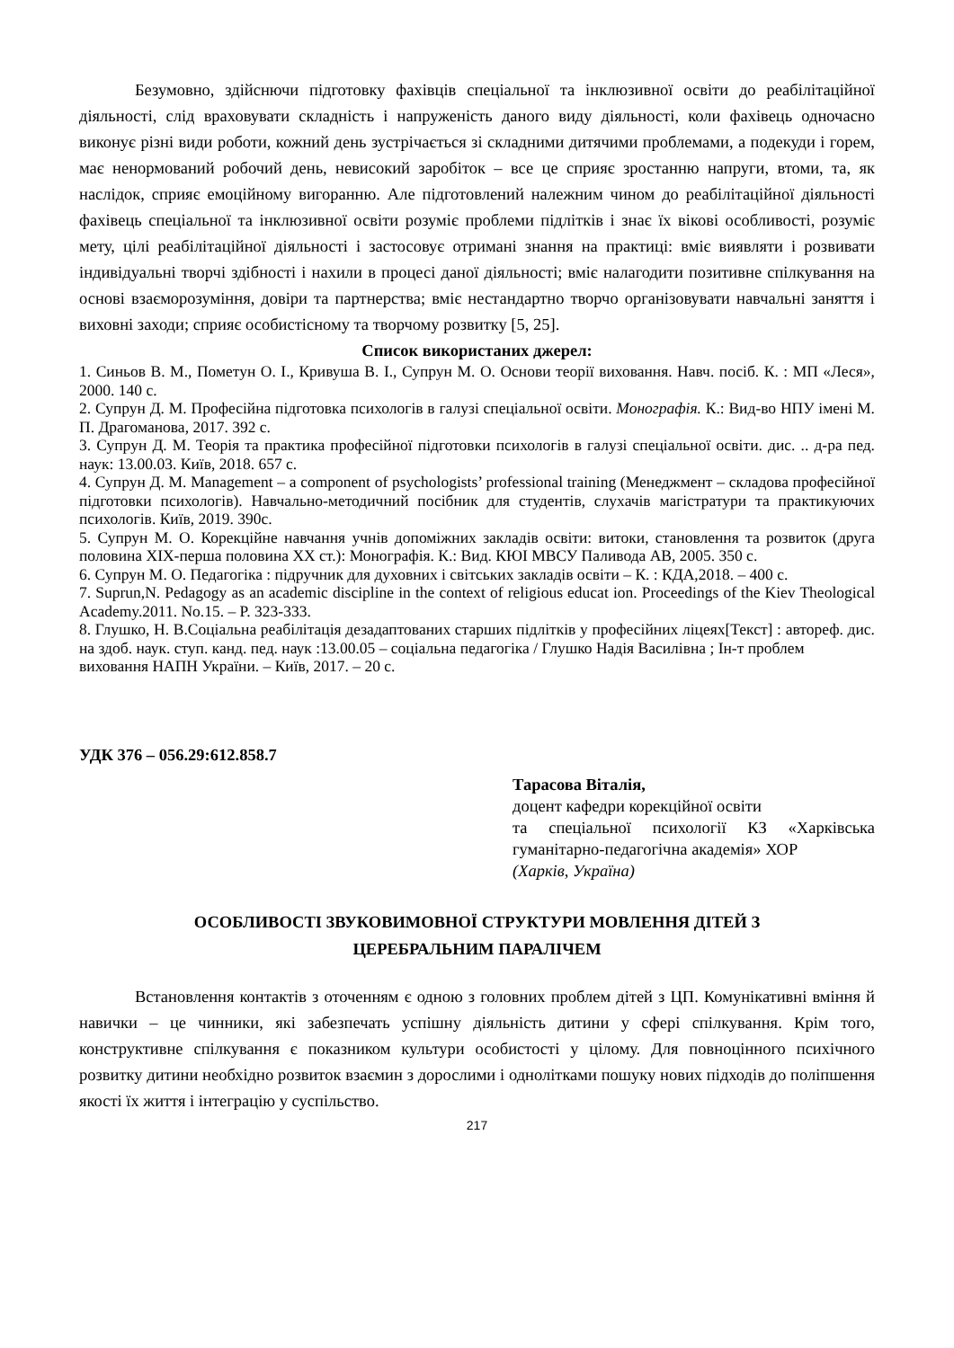Безумовно, здійснючи підготовку фахівців спеціальної та інклюзивної освіти до реабілітаційної діяльності, слід враховувати складність і напруженість даного виду діяльності, коли фахівець одночасно виконує різні види роботи, кожний день зустрічається зі складними дитячими проблемами, а подекуди і горем, має ненормований робочий день, невисокий заробіток – все це сприяє зростанню напруги, втоми, та, як наслідок, сприяє емоційному вигоранню. Але підготовлений належним чином до реабілітаційної діяльності фахівець спеціальної та інклюзивної освіти розуміє проблеми підлітків і знає їх вікові особливості, розуміє мету, цілі реабілітаційної діяльності і застосовує отримані знання на практиці: вміє виявляти і розвивати індивідуальні творчі здібності і нахили в процесі даної діяльності; вміє налагодити позитивне спілкування на основі взаєморозуміння, довіри та партнерства; вміє нестандартно творчо організовувати навчальні заняття і виховні заходи; сприяє особистісному та творчому розвитку [5, 25].
Список використаних джерел:
1. Синьов В. М., Пометун О. І., Кривуша В. І., Супрун М. О. Основи теорії виховання. Навч. посіб. К. : МП «Леся», 2000. 140 с.
2. Супрун Д. М. Професійна підготовка психологів в галузі спеціальної освіти. Монографія. К.: Вид-во НПУ імені М. П. Драгоманова, 2017. 392 с.
3. Супрун Д. М. Теорія та практика професійної підготовки психологів в галузі спеціальної освіти. дис. .. д-ра пед. наук: 13.00.03. Київ, 2018. 657 с.
4. Супрун Д. М. Management – a component of psychologists’ professional training (Менеджмент – складова професійної підготовки психологів). Навчально-методичний посібник для студентів, слухачів магістратури та практикуючих психологів. Київ, 2019. 390с.
5. Супрун М. О. Корекційне навчання учнів допоміжних закладів освіти: витоки, становлення та розвиток (друга половина ХІХ-перша половина ХХ ст.): Монографія. К.: Вид. КЮІ МВСУ Паливода АВ, 2005. 350 с.
6. Супрун М. О. Педагогіка : підручник для духовних і світських закладів освіти – К. : КДА,2018. – 400 с.
7. Suprun,N. Pedagogy as an academic discipline in the context of religious educat ion. Proceedings of the Kiev Theological Academy.2011. No.15. – P. 323-333.
8. Глушко, Н. В.Соціальна реабілітація дезадаптованих старших підлітків у професійних ліцеях[Текст] : автореф. дис. на здоб. наук. ступ. канд. пед. наук :13.00.05 – соціальна педагогіка / Глушко Надія Василівна ; Ін-т проблем
виховання НАПН України. – Київ, 2017. – 20 с.
УДК 376 – 056.29:612.858.7
Тарасова Віталія,
доцент кафедри корекційної освіти
та спеціальної психології КЗ «Харківська гуманітарно-педагогічна академія» ХОР
(Харків, Україна)
ОСОБЛИВОСТІ ЗВУКОВИМОВНОЇ СТРУКТУРИ МОВЛЕННЯ ДІТЕЙ З
ЦЕРЕБРАЛЬНИМ ПАРАЛІЧЕМ
Встановлення контактів з оточенням є одною з головних проблем дітей з ЦП. Комунікативні вміння й навички – це чинники, які забезпечать успішну діяльність дитини у сфері спілкування. Крім того, конструктивне спілкування є показником культури особистості у цілому. Для повноцінного психічного розвитку дитини необхідно розвиток взаємин з дорослими і однолітками пошуку нових підходів до поліпшення якості їх життя і інтеграцію у суспільство.
217